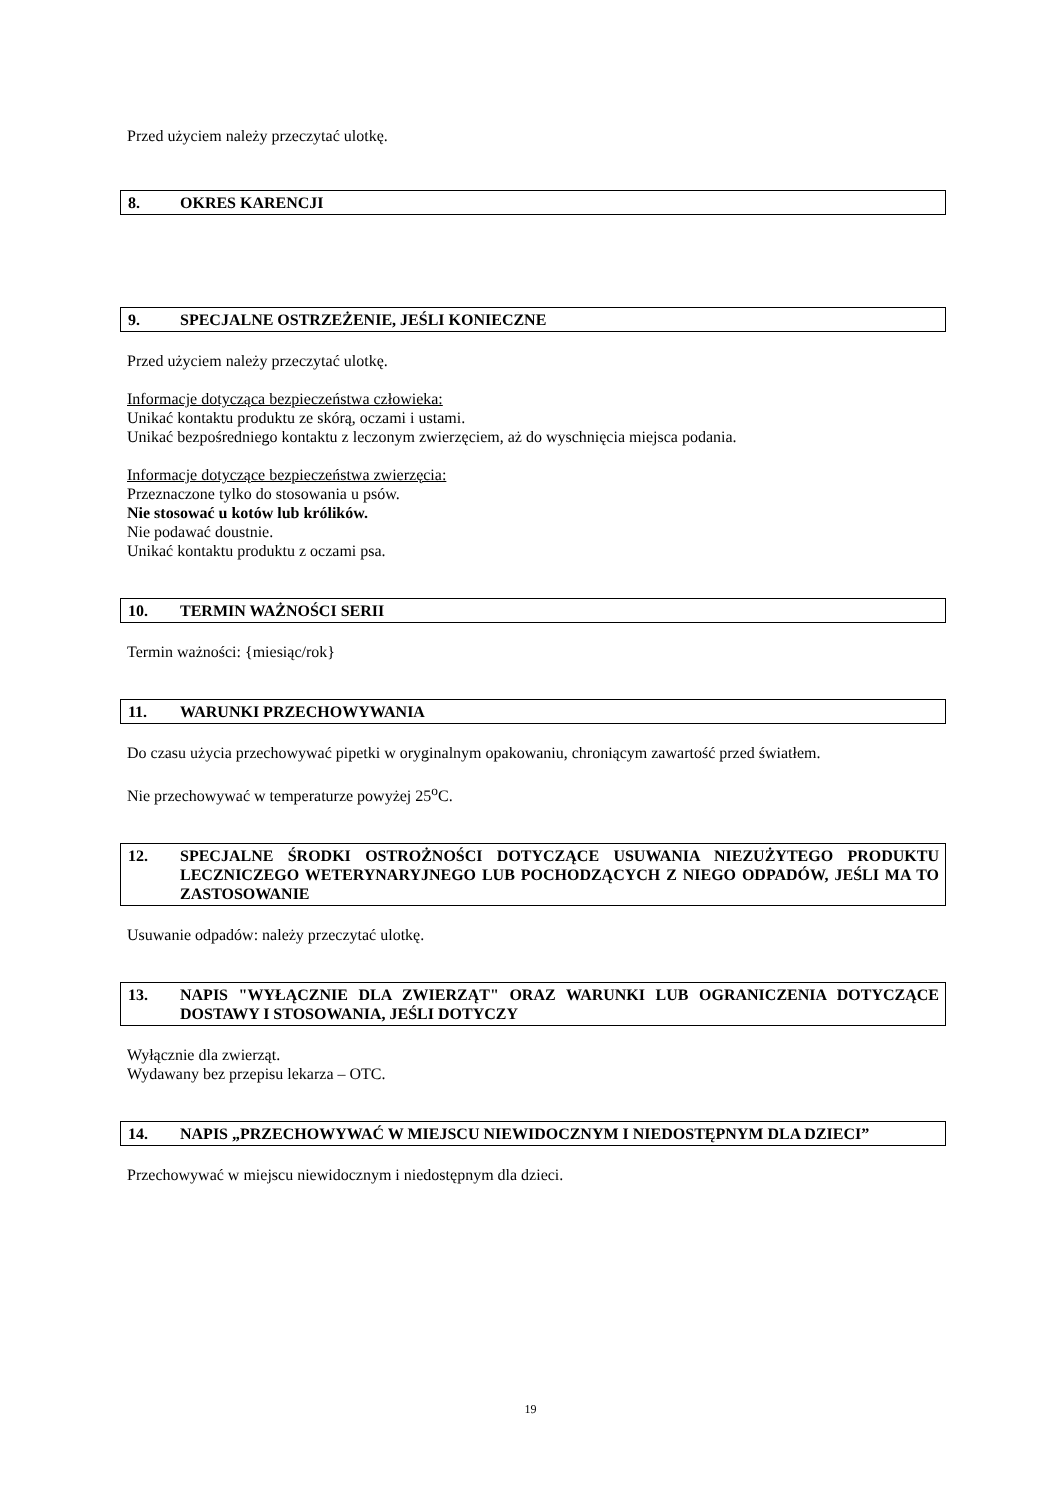Przed użyciem należy przeczytać ulotkę.
8. OKRES KARENCJI
9. SPECJALNE OSTRZEŻENIE, JEŚLI KONIECZNE
Przed użyciem należy przeczytać ulotkę.
Informacje dotycząca bezpieczeństwa człowieka:
Unikać kontaktu produktu ze skórą, oczami i ustami.
Unikać bezpośredniego kontaktu z leczonym zwierzęciem, aż do wyschnięcia miejsca podania.
Informacje dotyczące bezpieczeństwa zwierzęcia:
Przeznaczone tylko do stosowania u psów.
Nie stosować u kotów lub królików.
Nie podawać doustnie.
Unikać kontaktu produktu z oczami psa.
10. TERMIN WAŻNOŚCI SERII
Termin ważności: {miesiąc/rok}
11. WARUNKI PRZECHOWYWANIA
Do czasu użycia przechowywać pipetki w oryginalnym opakowaniu, chroniącym zawartość przed światłem.
Nie przechowywać w temperaturze powyżej 25<sup>o</sup>C.
12. SPECJALNE ŚRODKI OSTROŻNOŚCI DOTYCZĄCE USUWANIA NIEZUŻYTEGO PRODUKTU LECZNICZEGO WETERYNARYJNEGO LUB POCHODZĄCYCH Z NIEGO ODPADÓW, JEŚLI MA TO ZASTOSOWANIE
Usuwanie odpadów: należy przeczytać ulotkę.
13. NAPIS "WYŁĄCZNIE DLA ZWIERZĄT" ORAZ WARUNKI LUB OGRANICZENIA DOTYCZĄCE DOSTAWY I STOSOWANIA, JEŚLI DOTYCZY
Wyłącznie dla zwierząt.
Wydawany bez przepisu lekarza – OTC.
14. NAPIS „PRZECHOWYWAĆ W MIEJSCU NIEWIDOCZNYM I NIEDOSTĘPNYM DLA DZIECI”
Przechowywać w miejscu niewidocznym i niedostępnym dla dzieci.
19